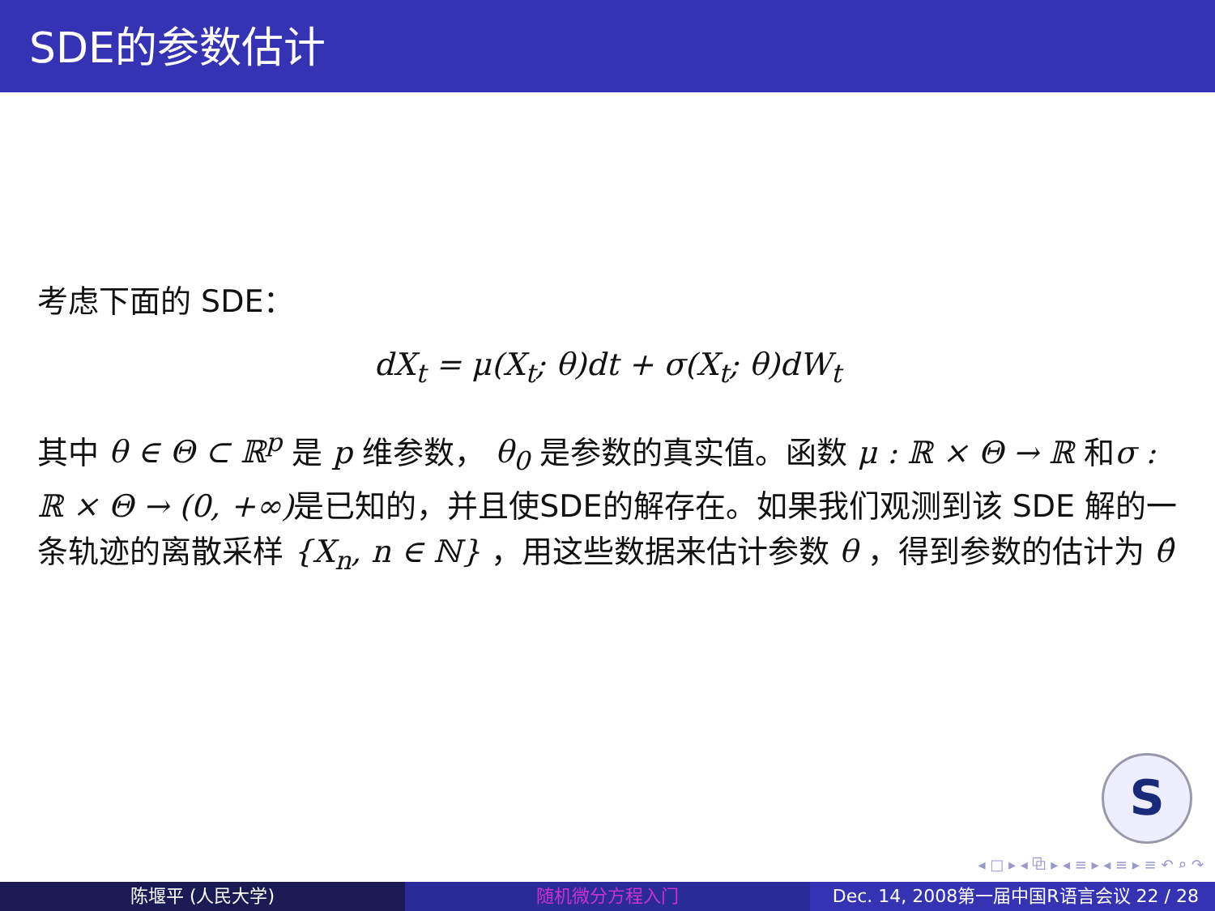SDE的参数估计
考虑下面的 SDE：
dX<sub>t</sub> = μ(X<sub>t</sub>; θ)dt + σ(X<sub>t</sub>; θ)dW<sub>t</sub>
其中 θ ∈ Θ ⊂ ℝ<sup>p</sup> 是 p 维参数， θ<sub>0</sub> 是参数的真实值。函数 μ : ℝ × Θ → ℝ 和σ : ℝ × Θ → (0, +∞) 是已知的，并且使SDE的解存在。如果我们观测到该 SDE 解的一条轨迹的离散采样 {X<sub>n</sub>, n ∈ ℕ} ，用这些数据来估计参数 θ ，得到参数的估计为 θ̂
S
◂ □ ▸ ◂ ⧉ ▸ ◂ ≡ ▸ ◂ ≡ ▸ ≡ ↶ ⌕ ↷
陈堰平 (人民大学) 随机微分方程入门 Dec. 14, 2008第一届中国R语言会议 22 / 28